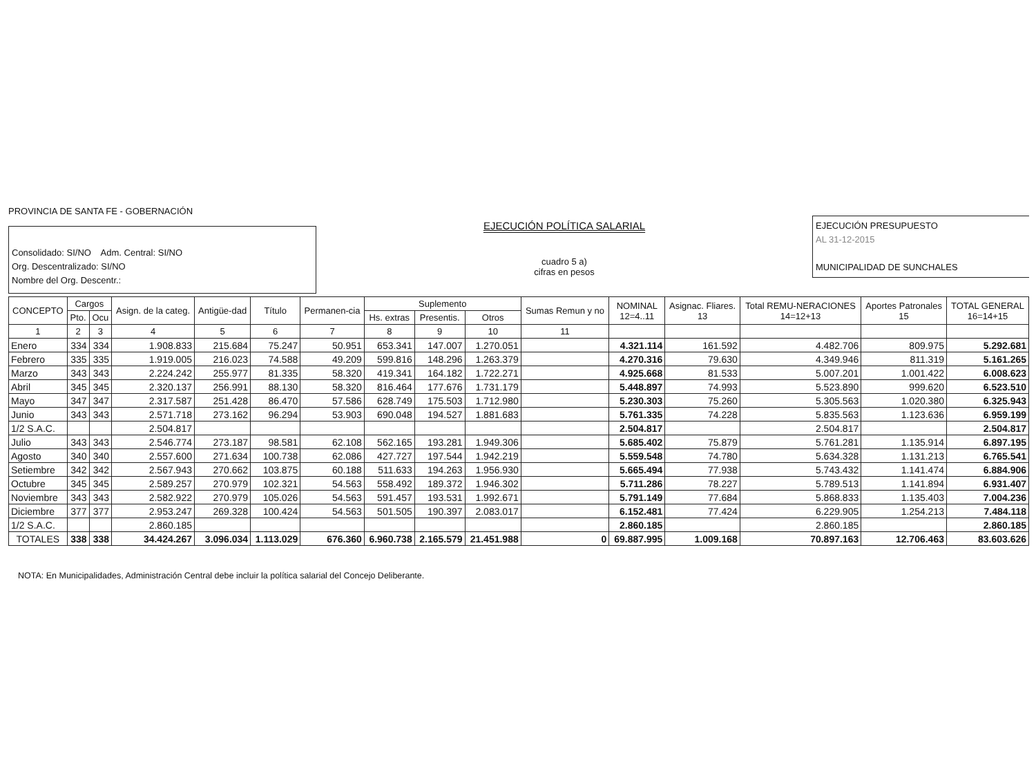PROVINCIA DE SANTA FE - GOBERNACIÓN
Consolidado: SI/NO Adm. Central: SI/NO
Org. Descentralizado: SI/NO
Nombre del Org. Descentr.:
EJECUCIÓN POLÍTICA SALARIAL
cuadro 5 a)
cifras en pesos
EJECUCIÓN PRESUPUESTO
AL 31-12-2015
MUNICIPALIDAD DE SUNCHALES
| CONCEPTO | Cargos | | Asign. de la categ. | Antigüe-dad | Título | Permanen-cia | Suplemento | | | Sumas Remun y no | NOMINAL 12=4..11 | Asignac. Fliares. 13 | Total REMU-NERACIONES 14=12+13 | Aportes Patronales 15 | TOTAL GENERAL 16=14+15 |
| --- | --- | --- | --- | --- | --- | --- | --- | --- | --- | --- | --- | --- | --- | --- | --- |
| | Pto. | Ocu | | | | | Hs. extras | Presentis. | Otros | | | | | | |
| 1 | 2 | 3 | 4 | 5 | 6 | 7 | 8 | 9 | 10 | 11 | | | | | |
| Enero | 334 | 334 | 1.908.833 | 215.684 | 75.247 | 50.951 | 653.341 | 147.007 | 1.270.051 | | 4.321.114 | 161.592 | 4.482.706 | 809.975 | 5.292.681 |
| Febrero | 335 | 335 | 1.919.005 | 216.023 | 74.588 | 49.209 | 599.816 | 148.296 | 1.263.379 | | 4.270.316 | 79.630 | 4.349.946 | 811.319 | 5.161.265 |
| Marzo | 343 | 343 | 2.224.242 | 255.977 | 81.335 | 58.320 | 419.341 | 164.182 | 1.722.271 | | 4.925.668 | 81.533 | 5.007.201 | 1.001.422 | 6.008.623 |
| Abril | 345 | 345 | 2.320.137 | 256.991 | 88.130 | 58.320 | 816.464 | 177.676 | 1.731.179 | | 5.448.897 | 74.993 | 5.523.890 | 999.620 | 6.523.510 |
| Mayo | 347 | 347 | 2.317.587 | 251.428 | 86.470 | 57.586 | 628.749 | 175.503 | 1.712.980 | | 5.230.303 | 75.260 | 5.305.563 | 1.020.380 | 6.325.943 |
| Junio | 343 | 343 | 2.571.718 | 273.162 | 96.294 | 53.903 | 690.048 | 194.527 | 1.881.683 | | 5.761.335 | 74.228 | 5.835.563 | 1.123.636 | 6.959.199 |
| 1/2 S.A.C. | | | 2.504.817 | | | | | | | | 2.504.817 | | 2.504.817 | | 2.504.817 |
| Julio | 343 | 343 | 2.546.774 | 273.187 | 98.581 | 62.108 | 562.165 | 193.281 | 1.949.306 | | 5.685.402 | 75.879 | 5.761.281 | 1.135.914 | 6.897.195 |
| Agosto | 340 | 340 | 2.557.600 | 271.634 | 100.738 | 62.086 | 427.727 | 197.544 | 1.942.219 | | 5.559.548 | 74.780 | 5.634.328 | 1.131.213 | 6.765.541 |
| Setiembre | 342 | 342 | 2.567.943 | 270.662 | 103.875 | 60.188 | 511.633 | 194.263 | 1.956.930 | | 5.665.494 | 77.938 | 5.743.432 | 1.141.474 | 6.884.906 |
| Octubre | 345 | 345 | 2.589.257 | 270.979 | 102.321 | 54.563 | 558.492 | 189.372 | 1.946.302 | | 5.711.286 | 78.227 | 5.789.513 | 1.141.894 | 6.931.407 |
| Noviembre | 343 | 343 | 2.582.922 | 270.979 | 105.026 | 54.563 | 591.457 | 193.531 | 1.992.671 | | 5.791.149 | 77.684 | 5.868.833 | 1.135.403 | 7.004.236 |
| Diciembre | 377 | 377 | 2.953.247 | 269.328 | 100.424 | 54.563 | 501.505 | 190.397 | 2.083.017 | | 6.152.481 | 77.424 | 6.229.905 | 1.254.213 | 7.484.118 |
| 1/2 S.A.C. | | | 2.860.185 | | | | | | | | 2.860.185 | | 2.860.185 | | 2.860.185 |
| TOTALES | 338 | 338 | 34.424.267 | 3.096.034 | 1.113.029 | 676.360 | 6.960.738 | 2.165.579 | 21.451.988 | 0 | 69.887.995 | 1.009.168 | 70.897.163 | 12.706.463 | 83.603.626 |
NOTA: En Municipalidades, Administración Central debe incluir la política salarial del Concejo Deliberante.